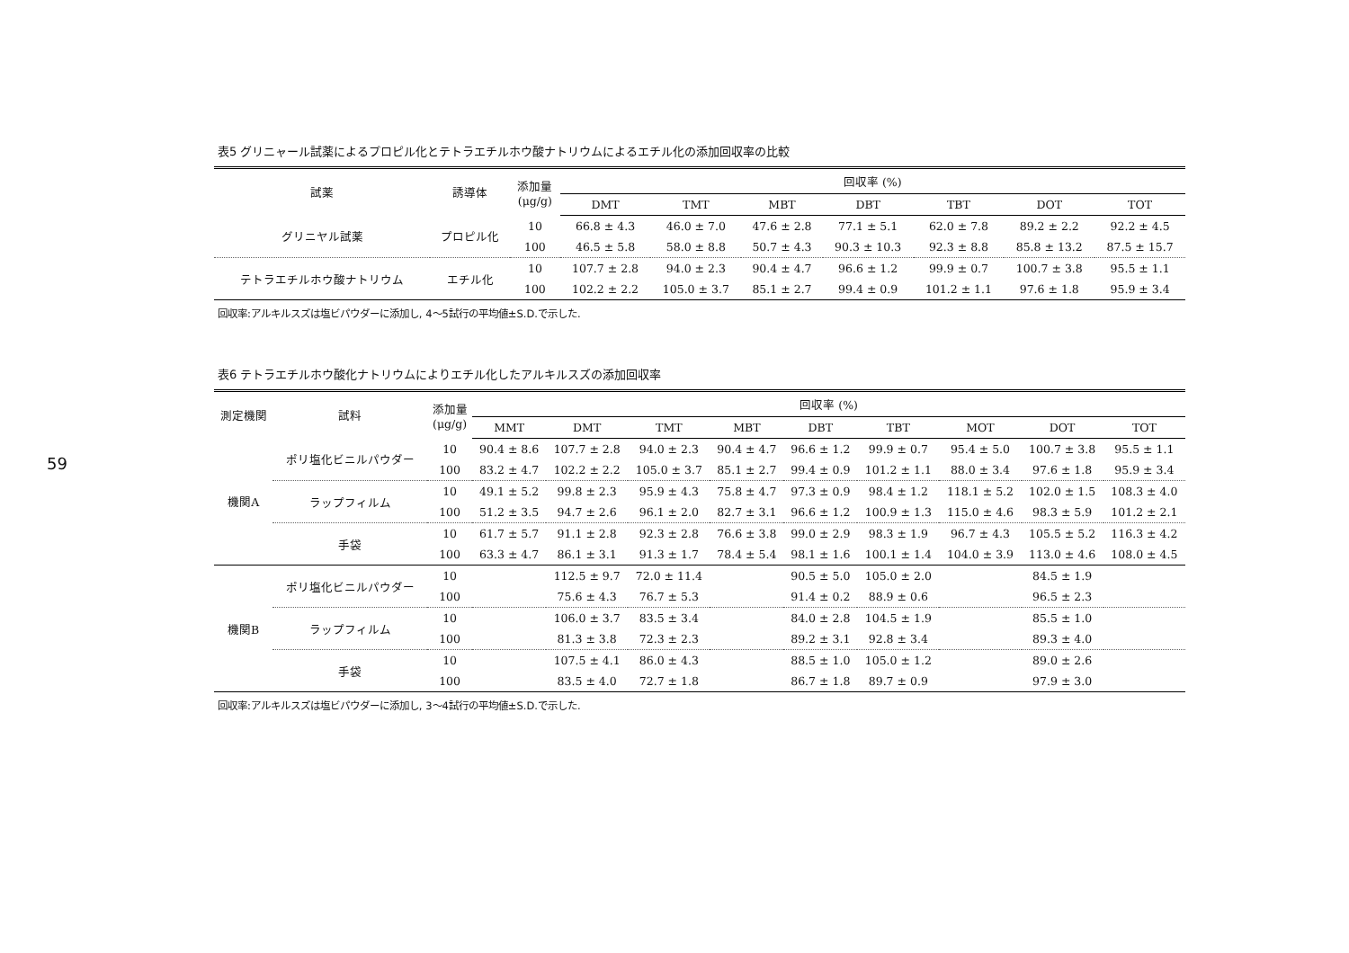59
表5 グリニャール試薬によるプロピル化とテトラエチルホウ酸ナトリウムによるエチル化の添加回収率の比較
| 試薬 | 誘導体 | 添加量 (μg/g) | 回収率 (%) | | | | | | |
| --- | --- | --- | --- | --- | --- | --- | --- | --- | --- |
| | | | DMT | TMT | MBT | DBT | TBT | DOT | TOT |
| グリニヤル試薬 | プロピル化 | 10 | 66.8 ± 4.3 | 46.0 ± 7.0 | 47.6 ± 2.8 | 77.1 ± 5.1 | 62.0 ± 7.8 | 89.2 ± 2.2 | 92.2 ± 4.5 |
| | | 100 | 46.5 ± 5.8 | 58.0 ± 8.8 | 50.7 ± 4.3 | 90.3 ± 10.3 | 92.3 ± 8.8 | 85.8 ± 13.2 | 87.5 ± 15.7 |
| テトラエチルホウ酸ナトリウム | エチル化 | 10 | 107.7 ± 2.8 | 94.0 ± 2.3 | 90.4 ± 4.7 | 96.6 ± 1.2 | 99.9 ± 0.7 | 100.7 ± 3.8 | 95.5 ± 1.1 |
| | | 100 | 102.2 ± 2.2 | 105.0 ± 3.7 | 85.1 ± 2.7 | 99.4 ± 0.9 | 101.2 ± 1.1 | 97.6 ± 1.8 | 95.9 ± 3.4 |
回収率:アルキルスズは塩ビパウダーに添加し, 4〜5試行の平均値±S.D.で示した.
表6 テトラエチルホウ酸化ナトリウムによりエチル化したアルキルスズの添加回収率
| 測定機関 | 試料 | 添加量 (μg/g) | 回収率 (%) | | | | | | | | |
| --- | --- | --- | --- | --- | --- | --- | --- | --- | --- | --- | --- |
| | | | MMT | DMT | TMT | MBT | DBT | TBT | MOT | DOT | TOT |
| 機関A | ポリ塩化ビニルパウダー | 10 | 90.4 ± 8.6 | 107.7 ± 2.8 | 94.0 ± 2.3 | 90.4 ± 4.7 | 96.6 ± 1.2 | 99.9 ± 0.7 | 95.4 ± 5.0 | 100.7 ± 3.8 | 95.5 ± 1.1 |
| | | 100 | 83.2 ± 4.7 | 102.2 ± 2.2 | 105.0 ± 3.7 | 85.1 ± 2.7 | 99.4 ± 0.9 | 101.2 ± 1.1 | 88.0 ± 3.4 | 97.6 ± 1.8 | 95.9 ± 3.4 |
| | ラップフィルム | 10 | 49.1 ± 5.2 | 99.8 ± 2.3 | 95.9 ± 4.3 | 75.8 ± 4.7 | 97.3 ± 0.9 | 98.4 ± 1.2 | 118.1 ± 5.2 | 102.0 ± 1.5 | 108.3 ± 4.0 |
| | | 100 | 51.2 ± 3.5 | 94.7 ± 2.6 | 96.1 ± 2.0 | 82.7 ± 3.1 | 96.6 ± 1.2 | 100.9 ± 1.3 | 115.0 ± 4.6 | 98.3 ± 5.9 | 101.2 ± 2.1 |
| | 手袋 | 10 | 61.7 ± 5.7 | 91.1 ± 2.8 | 92.3 ± 2.8 | 76.6 ± 3.8 | 99.0 ± 2.9 | 98.3 ± 1.9 | 96.7 ± 4.3 | 105.5 ± 5.2 | 116.3 ± 4.2 |
| | | 100 | 63.3 ± 4.7 | 86.1 ± 3.1 | 91.3 ± 1.7 | 78.4 ± 5.4 | 98.1 ± 1.6 | 100.1 ± 1.4 | 104.0 ± 3.9 | 113.0 ± 4.6 | 108.0 ± 4.5 |
| 機関B | ポリ塩化ビニルパウダー | 10 | | 112.5 ± 9.7 | 72.0 ± 11.4 | | 90.5 ± 5.0 | 105.0 ± 2.0 | | 84.5 ± 1.9 | |
| | | 100 | | 75.6 ± 4.3 | 76.7 ± 5.3 | | 91.4 ± 0.2 | 88.9 ± 0.6 | | 96.5 ± 2.3 | |
| | ラップフィルム | 10 | | 106.0 ± 3.7 | 83.5 ± 3.4 | | 84.0 ± 2.8 | 104.5 ± 1.9 | | 85.5 ± 1.0 | |
| | | 100 | | 81.3 ± 3.8 | 72.3 ± 2.3 | | 89.2 ± 3.1 | 92.8 ± 3.4 | | 89.3 ± 4.0 | |
| | 手袋 | 10 | | 107.5 ± 4.1 | 86.0 ± 4.3 | | 88.5 ± 1.0 | 105.0 ± 1.2 | | 89.0 ± 2.6 | |
| | | 100 | | 83.5 ± 4.0 | 72.7 ± 1.8 | | 86.7 ± 1.8 | 89.7 ± 0.9 | | 97.9 ± 3.0 | |
回収率:アルキルスズは塩ビパウダーに添加し, 3〜4試行の平均値±S.D.で示した.